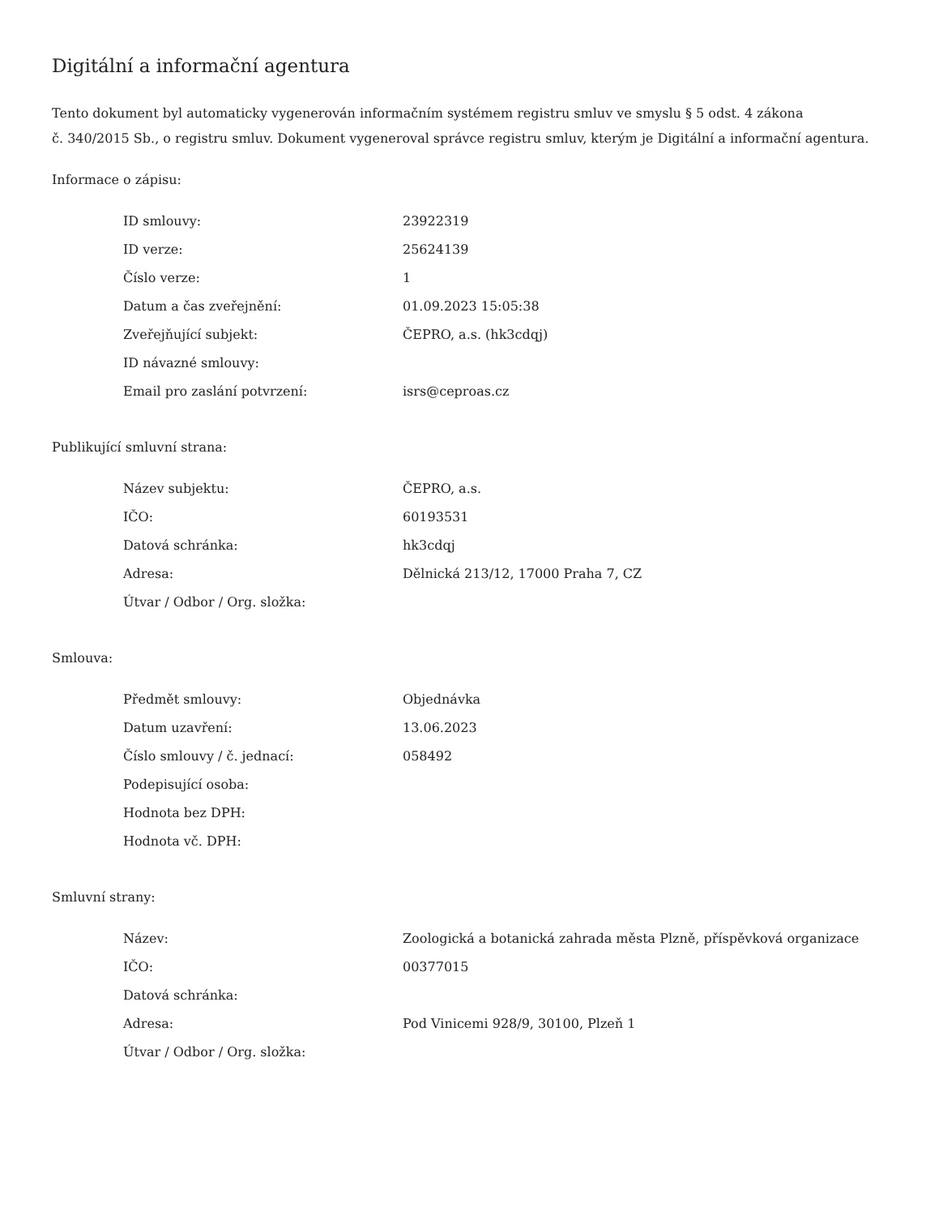Digitální a informační agentura
Tento dokument byl automaticky vygenerován informačním systémem registru smluv ve smyslu § 5 odst. 4 zákona
č. 340/2015 Sb., o registru smluv. Dokument vygeneroval správce registru smluv, kterým je Digitální a informační agentura.
Informace o zápisu:
| ID smlouvy: | 23922319 |
| ID verze: | 25624139 |
| Číslo verze: | 1 |
| Datum a čas zveřejnění: | 01.09.2023 15:05:38 |
| Zveřejňující subjekt: | ČEPRO, a.s. (hk3cdqj) |
| ID návazné smlouvy: | |
| Email pro zaslání potvrzení: | isrs@ceproas.cz |
Publikující smluvní strana:
| Název subjektu: | ČEPRO, a.s. |
| IČO: | 60193531 |
| Datová schránka: | hk3cdqj |
| Adresa: | Dělnická 213/12, 17000 Praha 7, CZ |
| Útvar / Odbor / Org. složka: | |
Smlouva:
| Předmět smlouvy: | Objednávka |
| Datum uzavření: | 13.06.2023 |
| Číslo smlouvy / č. jednací: | 058492 |
| Podepisující osoba: | |
| Hodnota bez DPH: | |
| Hodnota vč. DPH: | |
Smluvní strany:
| Název: | Zoologická a botanická zahrada města Plzně, příspěvková organizace |
| IČO: | 00377015 |
| Datová schránka: | |
| Adresa: | Pod Vinicemi 928/9, 30100, Plzeň 1 |
| Útvar / Odbor / Org. složka: | |